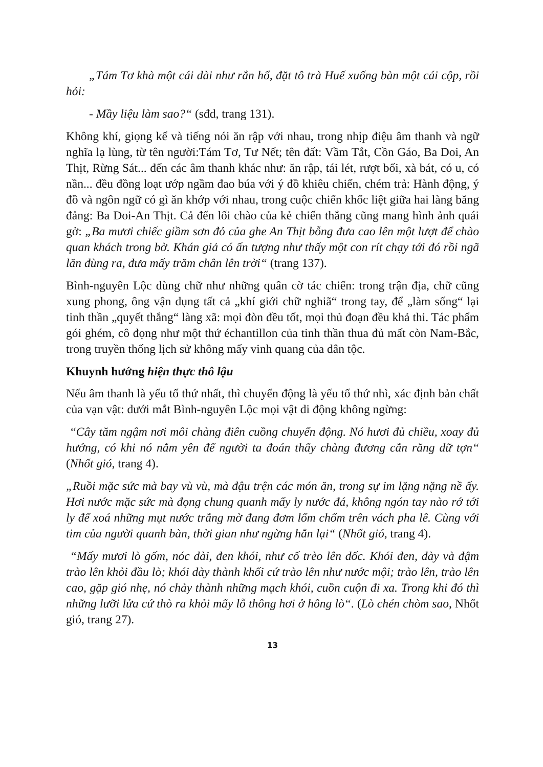„Tám Tơ khà một cái dài như rắn hổ, đặt tô trà Huế xuống bàn một cái cộp, rồi hỏi:
- Mầy liệu làm sao?“ (sđd, trang 131).
Không khí, giọng kể và tiếng nói ăn rập với nhau, trong nhịp điệu âm thanh và ngữ nghĩa lạ lùng, từ tên người:Tám Tơ, Tư Nết; tên đất: Vầm Tắt, Cồn Gáo, Ba Doi, An Thịt, Rừng Sát... đến các âm thanh khác như: ăn rập, tái lét, rượt bối, xà bát, có u, có nần... đều đồng loạt ướp ngầm đao búa với ý đồ khiêu chiến, chém trả: Hành động, ý đồ và ngôn ngữ có gì ăn khớp với nhau, trong cuộc chiến khốc liệt giữa hai làng băng đảng: Ba Doi-An Thịt. Cả đến lối chào của kẻ chiến thắng cũng mang hình ảnh quái gở: „Ba mươi chiếc giầm sơn đỏ của ghe An Thịt bỗng đưa cao lên một lượt để chào quan khách trong bờ. Khán giả có ấn tượng như thấy một con rít chạy tới đó rồi ngã lăn đùng ra, đưa mấy trăm chân lên trời“ (trang 137).
Bình-nguyên Lộc dùng chữ như những quân cờ tác chiến: trong trận địa, chữ cũng xung phong, ông vận dụng tất cả „khí giới chữ nghiã“ trong tay, để „làm sống“ lại tinh thần „quyết thắng“ làng xã: mọi đòn đều tốt, mọi thủ đoạn đều khả thi. Tác phẩm gói ghém, cô đọng như một thứ échantillon của tinh thần thua đủ mất còn Nam-Bắc, trong truyền thống lịch sử không mấy vinh quang của dân tộc.
Khuynh hướng hiện thực thô lậu
Nếu âm thanh là yếu tố thứ nhất, thì chuyển động là yếu tố thứ nhì, xác định bản chất của vạn vật: dưới mắt Bình-nguyên Lộc mọi vật di động không ngừng:
“Cây tăm ngậm nơi môi chàng điên cuồng chuyển động. Nó hươi đủ chiều, xoay đủ hướng, có khi nó nằm yên để người ta đoán thấy chàng đương cắn răng dữ tợn“ (Nhốt gió, trang 4).
„Ruồi mặc sức mà bay vù vù, mà đậu trện các món ăn, trong sự im lặng nặng nề ấy. Hơi nước mặc sức mà đọng chung quanh mấy ly nước đá, không ngón tay nào rớ tới ly để xoá những mụt nước trắng mờ đang đơm lổm chổm trên vách pha lê. Cùng với tim của người quanh bàn, thời gian như ngừng hẳn lại“ (Nhốt gió, trang 4).
“Mấy mươi lò gốm, nóc dài, đen khói, như cố trèo lên dốc. Khói đen, dày và đậm trào lên khỏi đầu lò; khói dày thành khối cứ trào lên như nước mội; trào lên, trào lên cao, gặp gió nhẹ, nó chảy thành những mạch khói, cuồn cuộn đi xa. Trong khi đó thì những lưỡi lửa cứ thò ra khỏi mấy lỗ thông hơi ở hông lò“. (Lò chén chòm sao, Nhốt gió, trang 27).
13